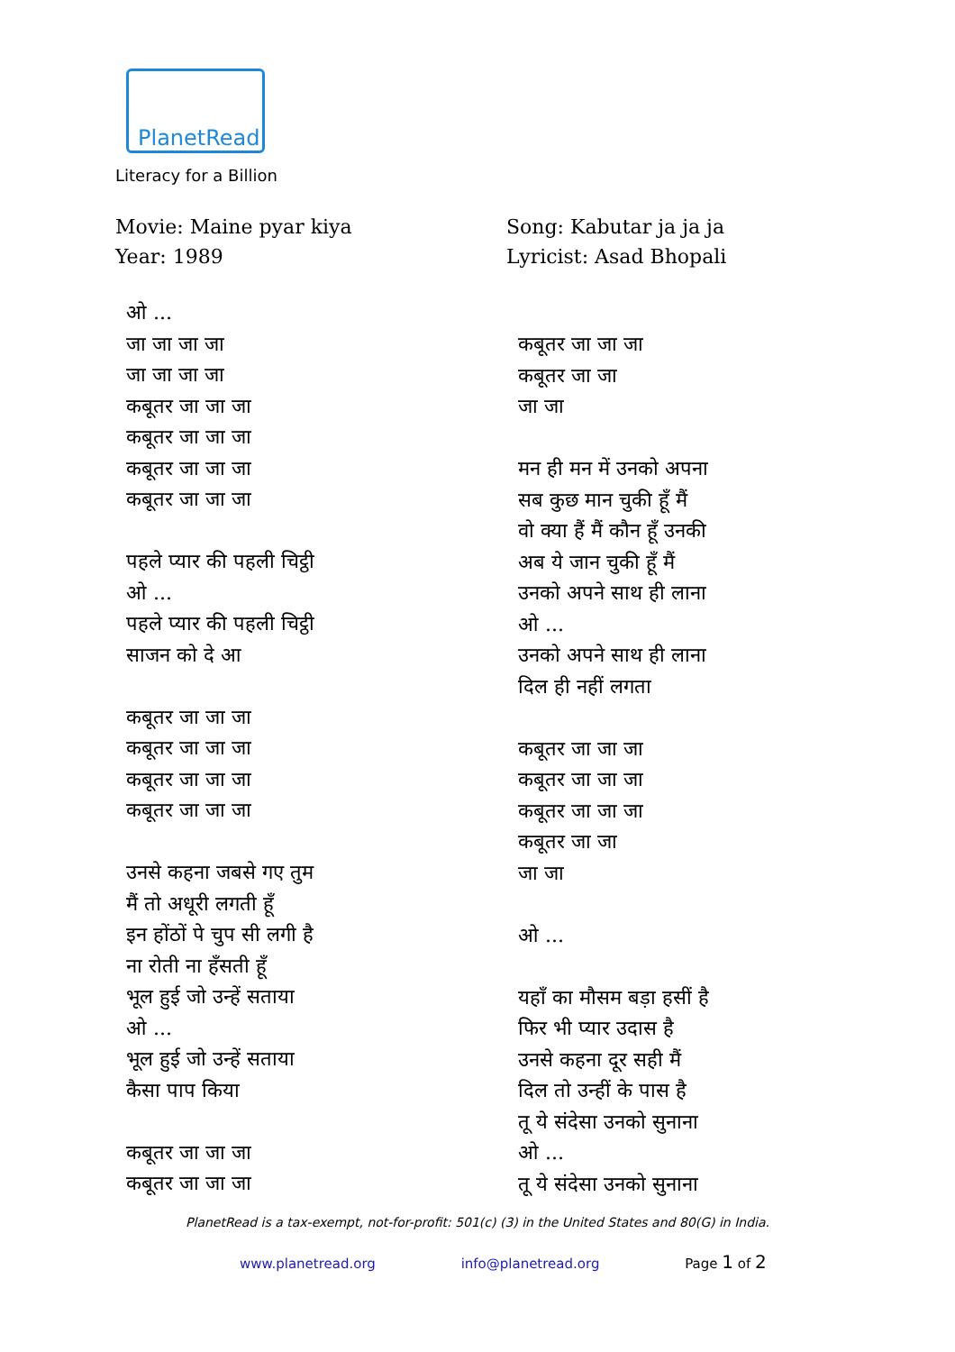PlanetRead
Literacy for a Billion
Movie: Maine pyar kiya
Year: 1989
Song: Kabutar ja ja ja
Lyricist: Asad Bhopali
ओ ...
जा जा जा जा
जा जा जा जा
कबूतर जा जा जा
कबूतर जा जा जा
कबूतर जा जा जा
कबूतर जा जा जा
पहले प्यार की पहली चिट्ठी
ओ ...
पहले प्यार की पहली चिट्ठी
साजन को दे आ
कबूतर जा जा जा
कबूतर जा जा जा
कबूतर जा जा जा
कबूतर जा जा जा
उनसे कहना जबसे गए तुम
मैं तो अधूरी लगती हूँ
इन होंठों पे चुप सी लगी है
ना रोती ना हँसती हूँ
भूल हुई जो उन्हें सताया
ओ ...
भूल हुई जो उन्हें सताया
कैसा पाप किया
कबूतर जा जा जा
कबूतर जा जा जा
कबूतर जा जा जा
कबूतर जा जा
जा जा
मन ही मन में उनको अपना
सब कुछ मान चुकी हूँ मैं
वो क्या हैं मैं कौन हूँ उनकी
अब ये जान चुकी हूँ मैं
उनको अपने साथ ही लाना
ओ ...
उनको अपने साथ ही लाना
दिल ही नहीं लगता
कबूतर जा जा जा
कबूतर जा जा जा
कबूतर जा जा जा
कबूतर जा जा
जा जा
ओ ...
यहाँ का मौसम बड़ा हसीं है
फिर भी प्यार उदास है
उनसे कहना दूर सही मैं
दिल तो उन्हीं के पास है
तू ये संदेसा उनको सुनाना
ओ ...
तू ये संदेसा उनको सुनाना
PlanetRead is a tax-exempt, not-for-profit: 501(c) (3) in the United States and 80(G) in India.
www.planetread.org info@planetread.org Page 1 of 2